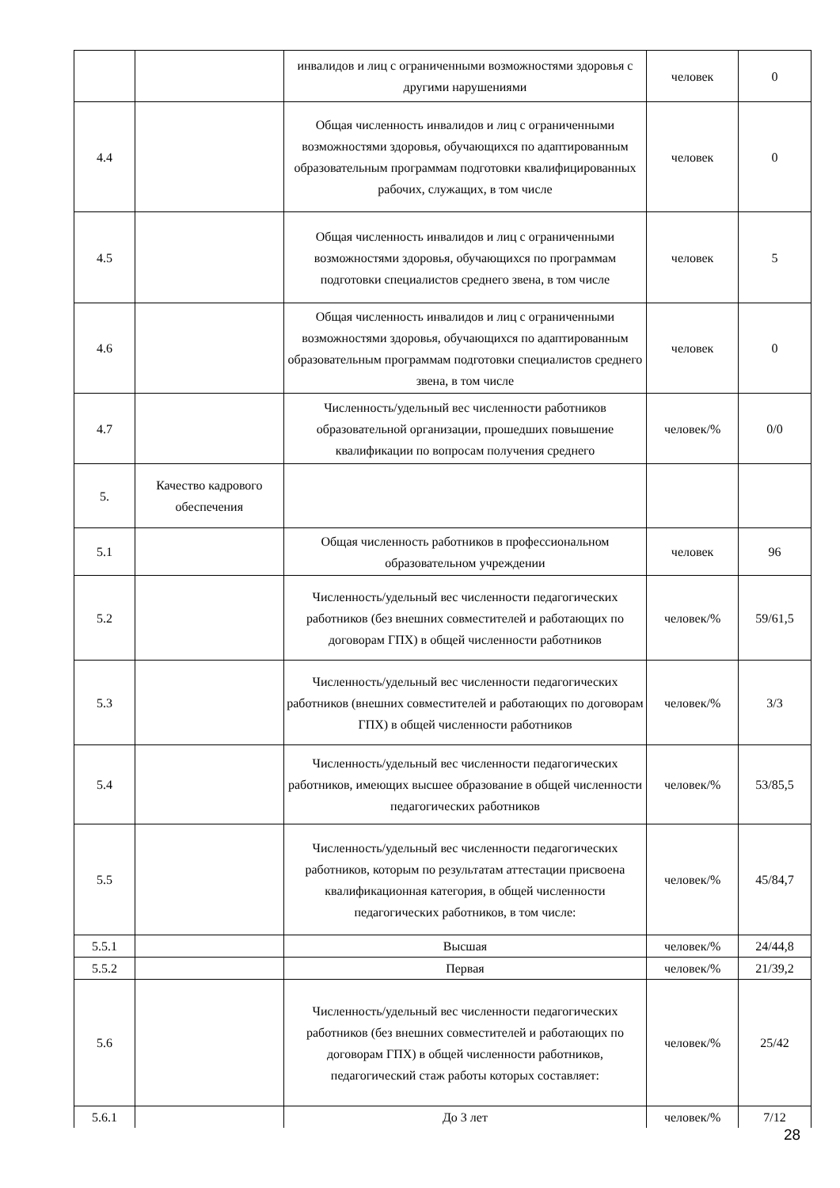| | | инвалидов и лиц с ограниченными возможностями здоровья с другими нарушениями | человек | 0 |
| 4.4 | | Общая численность инвалидов и лиц с ограниченными возможностями здоровья, обучающихся по адаптированным образовательным программам подготовки квалифицированных рабочих, служащих, в том числе | человек | 0 |
| 4.5 | | Общая численность инвалидов и лиц с ограниченными возможностями здоровья, обучающихся по программам подготовки специалистов среднего звена, в том числе | человек | 5 |
| 4.6 | | Общая численность инвалидов и лиц с ограниченными возможностями здоровья, обучающихся по адаптированным образовательным программам подготовки специалистов среднего звена, в том числе | человек | 0 |
| 4.7 | | Численность/удельный вес численности работников образовательной организации, прошедших повышение квалификации по вопросам получения среднего | человек/% | 0/0 |
| 5. | Качество кадрового обеспечения | | | |
| 5.1 | | Общая численность работников в профессиональном образовательном учреждении | человек | 96 |
| 5.2 | | Численность/удельный вес численности педагогических работников (без внешних совместителей и работающих по договорам ГПХ) в общей численности работников | человек/% | 59/61,5 |
| 5.3 | | Численность/удельный вес численности педагогических работников (внешних совместителей и работающих по договорам ГПХ) в общей численности работников | человек/% | 3/3 |
| 5.4 | | Численность/удельный вес численности педагогических работников, имеющих высшее образование в общей численности педагогических работников | человек/% | 53/85,5 |
| 5.5 | | Численность/удельный вес численности педагогических работников, которым по результатам аттестации присвоена квалификационная категория, в общей численности педагогических работников, в том числе: | человек/% | 45/84,7 |
| 5.5.1 | | Высшая | человек/% | 24/44,8 |
| 5.5.2 | | Первая | человек/% | 21/39,2 |
| 5.6 | | Численность/удельный вес численности педагогических работников (без внешних совместителей и работающих по договорам ГПХ) в общей численности работников, педагогический стаж работы которых составляет: | человек/% | 25/42 |
| 5.6.1 | | До 3 лет | человек/% | 7/12 |
28